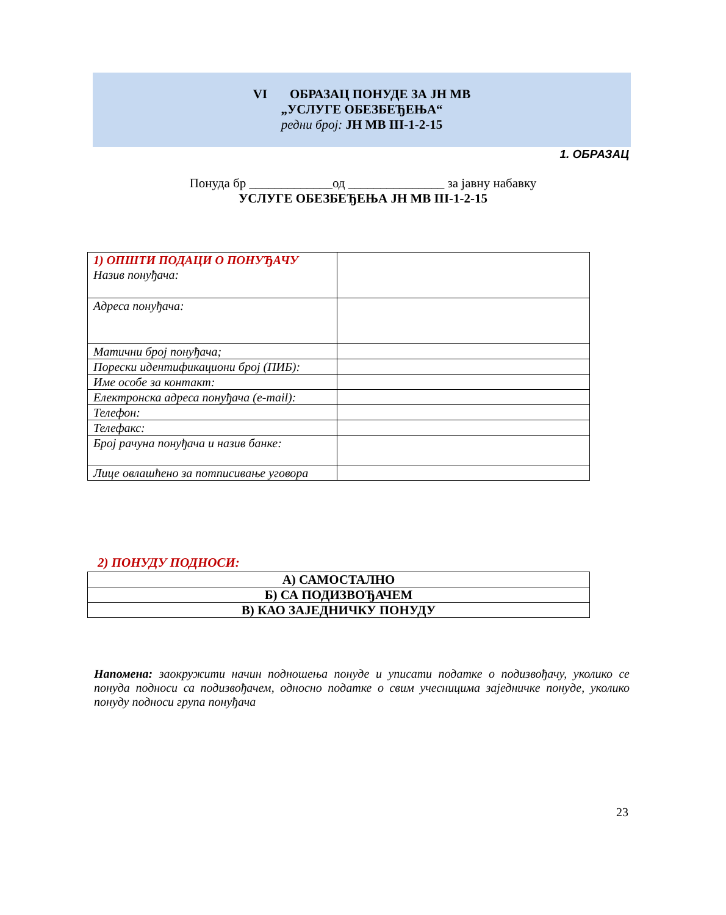VI ОБРАЗАЦ ПОНУДЕ ЗА ЈН МВ
„УСЛУГЕ ОБЕЗБЕЂЕЊА“
редни број: ЈН МВ III-1-2-15
1. ОБРАЗАЦ
Понуда бр _____________од _______________ за јавну набавку
УСЛУГЕ ОБЕЗБЕЂЕЊА ЈН МВ III-1-2-15
| 1) ОПШТИ ПОДАЦИ О ПОНУЂАЧУ Назив понуђача: | |
| Адреса понуђача: | |
| Матични број понуђача; | |
| Порески идентификациони број (ПИБ): | |
| Име особе за контакт: | |
| Електронска адреса понуђача (e-mail): | |
| Телефон: | |
| Телефакс: | |
| Број рачуна понуђача и назив банке: | |
| Лице овлашћено за потписивање уговора | |
2) ПОНУДУ ПОДНОСИ:
| А) САМОСТАЛНО |
| Б) СА ПОДИЗВОЂАЧЕМ |
| В) КАО ЗАЈЕДНИЧКУ ПОНУДУ |
Напомена: заокружити начин подношења понуде и уписати податке о подизвођачу, уколико се понуда подноси са подизвођачем, односно податке о свим учесницима заједничке понуде, уколико понуду подноси група понуђача
23